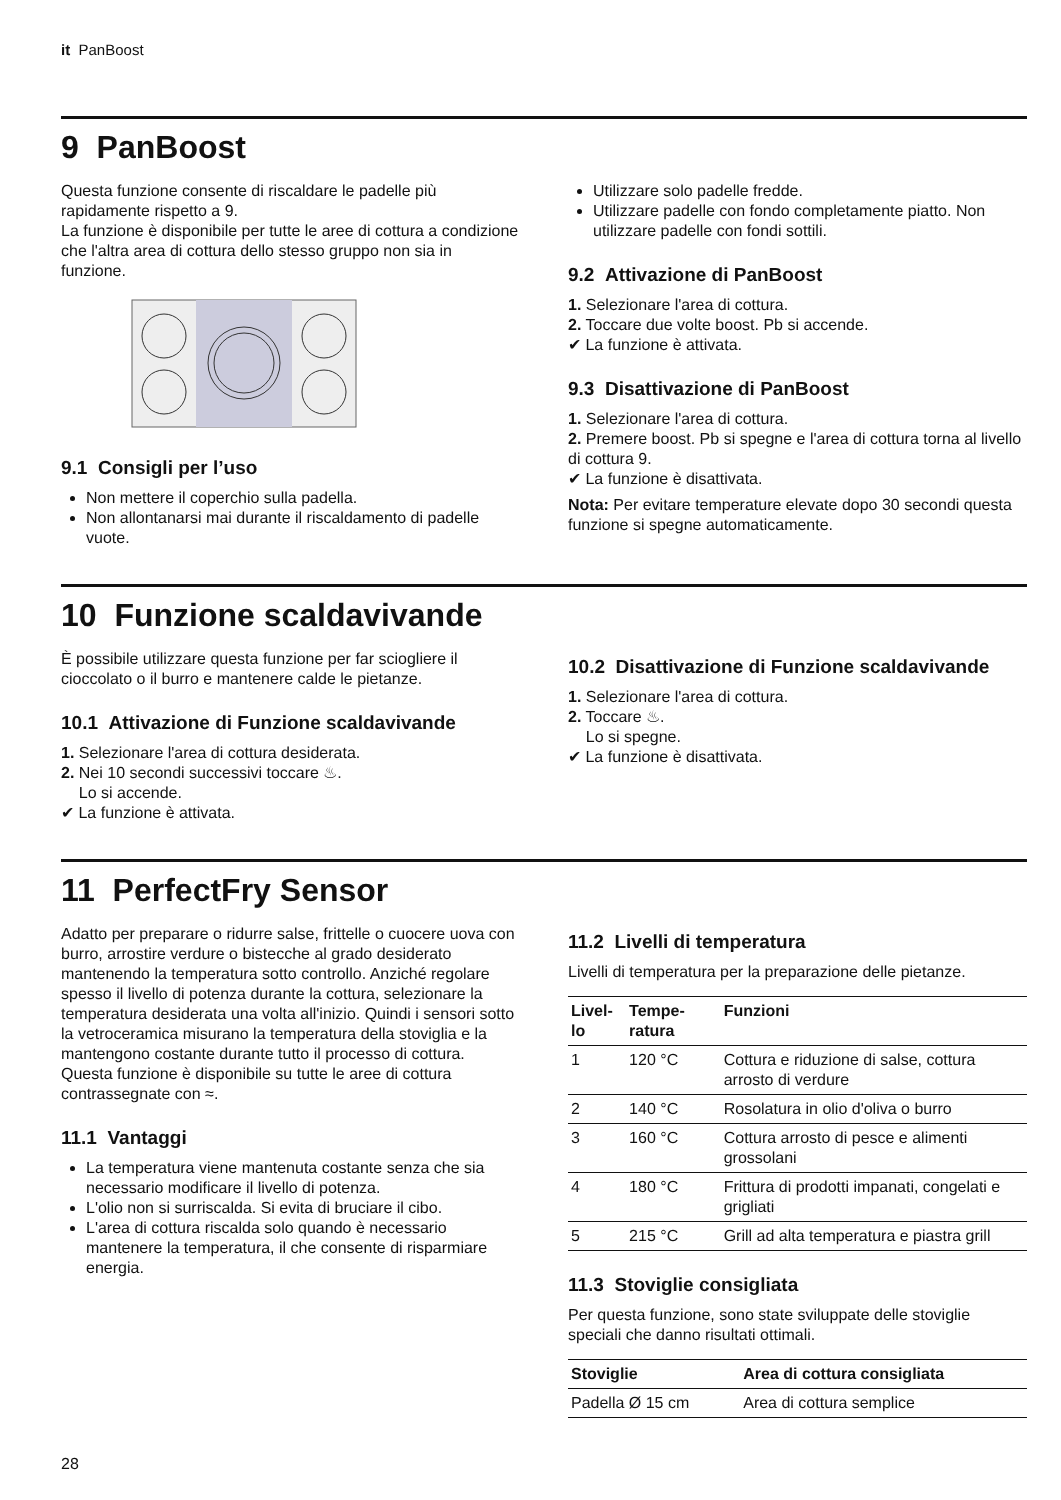it PanBoost
9 PanBoost
Questa funzione consente di riscaldare le padelle più rapidamente rispetto a 9.
La funzione è disponibile per tutte le aree di cottura a condizione che l'altra area di cottura dello stesso gruppo non sia in funzione.
9.1 Consigli per l’uso
Non mettere il coperchio sulla padella.
Non allontanarsi mai durante il riscaldamento di padelle vuote.
Utilizzare solo padelle fredde.
Utilizzare padelle con fondo completamente piatto. Non utilizzare padelle con fondi sottili.
9.2 Attivazione di PanBoost
1. Selezionare l'area di cottura.
2. Toccare due volte boost. Pb si accende.
✔ La funzione è attivata.
9.3 Disattivazione di PanBoost
1. Selezionare l'area di cottura.
2. Premere boost. Pb si spegne e l'area di cottura torna al livello di cottura 9.
✔ La funzione è disattivata.
Nota: Per evitare temperature elevate dopo 30 secondi questa funzione si spegne automaticamente.
10 Funzione scaldavivande
È possibile utilizzare questa funzione per far sciogliere il cioccolato o il burro e mantenere calde le pietanze.
10.1 Attivazione di Funzione scaldavivande
1. Selezionare l'area di cottura desiderata.
2. Nei 10 secondi successivi toccare ♨.
Lo si accende.
✔ La funzione è attivata.
10.2 Disattivazione di Funzione scaldavivande
1. Selezionare l'area di cottura.
2. Toccare ♨.
Lo si spegne.
✔ La funzione è disattivata.
11 PerfectFry Sensor
Adatto per preparare o ridurre salse, frittelle o cuocere uova con burro, arrostire verdure o bistecche al grado desiderato mantenendo la temperatura sotto controllo. Anziché regolare spesso il livello di potenza durante la cottura, selezionare la temperatura desiderata una volta all'inizio. Quindi i sensori sotto la vetroceramica misurano la temperatura della stoviglia e la mantengono costante durante tutto il processo di cottura.
Questa funzione è disponibile su tutte le aree di cottura contrassegnate con ≈.
11.1 Vantaggi
La temperatura viene mantenuta costante senza che sia necessario modificare il livello di potenza.
L'olio non si surriscalda. Si evita di bruciare il cibo.
L'area di cottura riscalda solo quando è necessario mantenere la temperatura, il che consente di risparmiare energia.
11.2 Livelli di temperatura
Livelli di temperatura per la preparazione delle pietanze.
| Livel-lo | Tempe-ratura | Funzioni |
| --- | --- | --- |
| 1 | 120 °C | Cottura e riduzione di salse, cottura arrosto di verdure |
| 2 | 140 °C | Rosolatura in olio d'oliva o burro |
| 3 | 160 °C | Cottura arrosto di pesce e alimenti grossolani |
| 4 | 180 °C | Frittura di prodotti impanati, congelati e grigliati |
| 5 | 215 °C | Grill ad alta temperatura e piastra grill |
11.3 Stoviglie consigliata
Per questa funzione, sono state sviluppate delle stoviglie speciali che danno risultati ottimali.
| Stoviglie | Area di cottura consigliata |
| --- | --- |
| Padella Ø 15 cm | Area di cottura semplice |
28